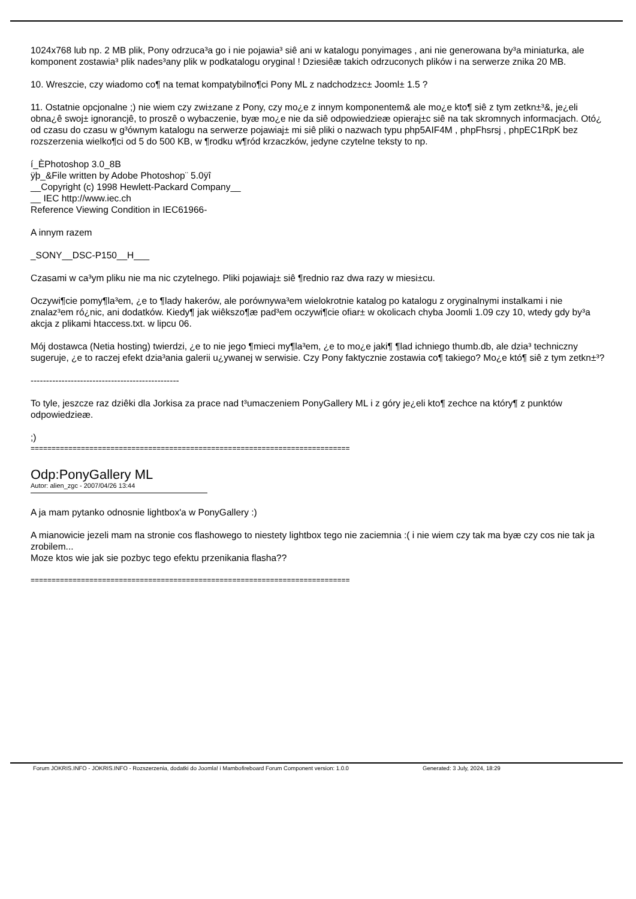1024x768 lub np. 2 MB plik, Pony odrzuca³a go i nie pojawia³ siê ani w katalogu ponyimages , ani nie generowana by³a miniaturka, ale komponent zostawia³ plik nades³any plik w podkatalogu oryginal ! Dziesiêæ takich odrzuconych plików i na serwerze znika 20 MB.
10. Wreszcie, czy wiadomo co¶ na temat kompatybilno¶ci Pony ML z nadchodz±c± Jooml± 1.5 ?
11. Ostatnie opcjonalne ;) nie wiem czy zwi±zane z Pony, czy mo¿e z innym komponentem& ale mo¿e kto¶ siê z tym zetkn±³&, je¿eli obna¿ê swoj± ignorancjê, to proszê o wybaczenie, byæ mo¿e nie da siê odpowiedzieæ opieraj±c siê na tak skromnych informacjach. Otó¿ od czasu do czasu w g³ównym katalogu na serwerze pojawiaj± mi siê pliki o nazwach typu php5AIF4M , phpFhsrsj , phpEC1RpK bez rozszerzenia wielko¶ci od 5 do 500 KB, w ¶rodku w¶ród krzaczków, jedyne czytelne teksty to np.
í_ÈPhotoshop 3.0_8B
ÿþ_&File written by Adobe Photoshop¨ 5.0ÿî
__Copyright (c) 1998 Hewlett-Packard Company__
__ IEC http://www.iec.ch
Reference Viewing Condition in IEC61966-
A innym razem
_SONY__DSC-P150__H___
Czasami w ca³ym pliku nie ma nic czytelnego. Pliki pojawiaj± siê ¶rednio raz dwa razy w miesi±cu.
Oczywi¶cie pomy¶la³em, ¿e to ¶lady hakerów, ale porównywa³em wielokrotnie katalog po katalogu z oryginalnymi instalkami i nie znalaz³em ró¿nic, ani dodatków. Kiedy¶ jak wiêkszo¶æ pad³em oczywi¶cie ofiar± w okolicach chyba Joomli 1.09 czy 10, wtedy gdy by³a akcja z plikami htaccess.txt. w lipcu 06.
Mój dostawca (Netia hosting) twierdzi, ¿e to nie jego ¶mieci my¶la³em, ¿e to mo¿e jaki¶ ¶lad ichniego thumb.db, ale dzia³ techniczny sugeruje, ¿e to raczej efekt dzia³ania galerii u¿ywanej w serwisie. Czy Pony faktycznie zostawia co¶ takiego? Mo¿e któ¶ siê z tym zetkn±³?
------------------------------------------------
To tyle, jeszcze raz dziêki dla Jorkisa za prace nad t³umaczeniem PonyGallery ML i z góry je¿eli kto¶ zechce na który¶ z punktów odpowiedzieæ.
;)
============================================================================
Odp:PonyGallery ML
Autor: alien_zgc - 2007/04/26 13:44
A ja mam pytanko odnosnie lightbox'a w PonyGallery :)
A mianowicie jezeli mam na stronie cos flashowego to niestety lightbox tego nie zaciemnia :( i nie wiem czy tak ma byæ czy cos nie tak ja zrobilem...
Moze ktos wie jak sie pozbyc tego efektu przenikania flasha??
============================================================================
Forum JOKRIS.INFO - JOKRIS.INFO - Rozszerzenia, dodatki do Joomla! i Mambofireboard Forum Component version: 1.0.0 Generated: 3 July, 2024, 18:29